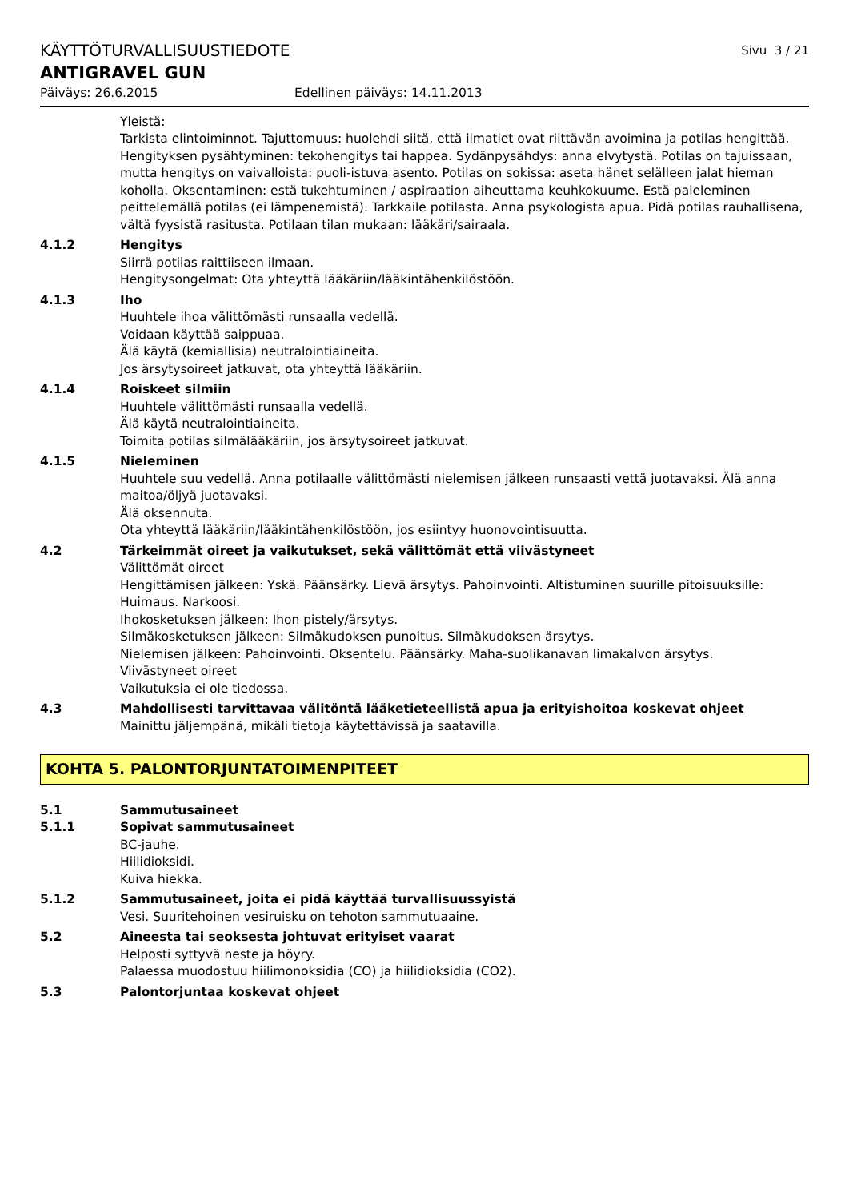KÄYTTÖTURVALLISUUSTIEDOTE Sivu 3 / 21
ANTIGRAVEL GUN
Päiväys: 26.6.2015 Edellinen päiväys: 14.11.2013
Yleistä:
Tarkista elintoiminnot. Tajuttomuus: huolehdi siitä, että ilmatiet ovat riittävän avoimina ja potilas hengittää. Hengityksen pysähtyminen: tekohengitys tai happea. Sydänpysähdys: anna elvytystä. Potilas on tajuissaan, mutta hengitys on vaivalloista: puoli-istuva asento. Potilas on sokissa: aseta hänet selälleen jalat hieman koholla. Oksentaminen: estä tukehtuminen / aspiraation aiheuttama keuhkokuume. Estä paleleminen peittelemällä potilas (ei lämpenemistä). Tarkkaile potilasta. Anna psykologista apua. Pidä potilas rauhallisena, vältä fyysistä rasitusta. Potilaan tilan mukaan: lääkäri/sairaala.
4.1.2 Hengitys
Siirrä potilas raittiiseen ilmaan.
Hengitysongelmat: Ota yhteyttä lääkäriin/lääkintähenkilöstöön.
4.1.3 Iho
Huuhtele ihoa välittömästi runsaalla vedellä.
Voidaan käyttää saippuaa.
Älä käytä (kemiallisia) neutralointiaineita.
Jos ärsytysoireet jatkuvat, ota yhteyttä lääkäriin.
4.1.4 Roiskeet silmiin
Huuhtele välittömästi runsaalla vedellä.
Älä käytä neutralointiaineita.
Toimita potilas silmälääkäriin, jos ärsytysoireet jatkuvat.
4.1.5 Nieleminen
Huuhtele suu vedellä. Anna potilaalle välittömästi nielemisen jälkeen runsaasti vettä juotavaksi. Älä anna maitoa/öljyä juotavaksi.
Älä oksennuta.
Ota yhteyttä lääkäriin/lääkintähenkilöstöön, jos esiintyy huonovointisuutta.
4.2 Tärkeimmät oireet ja vaikutukset, sekä välittömät että viivästyneet
Välittömät oireet
Hengittämisen jälkeen: Yskä. Päänsärky. Lievä ärsytys. Pahoinvointi. Altistuminen suurille pitoisuuksille: Huimaus. Narkoosi.
Ihokosketuksen jälkeen: Ihon pistely/ärsytys.
Silmäkosketuksen jälkeen: Silmäkudoksen punoitus. Silmäkudoksen ärsytys.
Nielemisen jälkeen: Pahoinvointi. Oksentelu. Päänsärky. Maha-suolikanavan limakalvon ärsytys.
Viivästyneet oireet
Vaikutuksia ei ole tiedossa.
4.3 Mahdollisesti tarvittavaa välitöntä lääketieteellistä apua ja erityishoitoa koskevat ohjeet
Mainittu jäljempänä, mikäli tietoja käytettävissä ja saatavilla.
KOHTA 5. PALONTORJUNTATOIMENPITEET
5.1 Sammutusaineet
5.1.1 Sopivat sammutusaineet
BC-jauhe.
Hiilidioksidi.
Kuiva hiekka.
5.1.2 Sammutusaineet, joita ei pidä käyttää turvallisuussyistä
Vesi. Suuritehoinen vesiruisku on tehoton sammutuaaine.
5.2 Aineesta tai seoksesta johtuvat erityiset vaarat
Helposti syttyvä neste ja höyry.
Palaessa muodostuu hiilimonoksidia (CO) ja hiilidioksidia (CO2).
5.3 Palontorjuntaa koskevat ohjeet